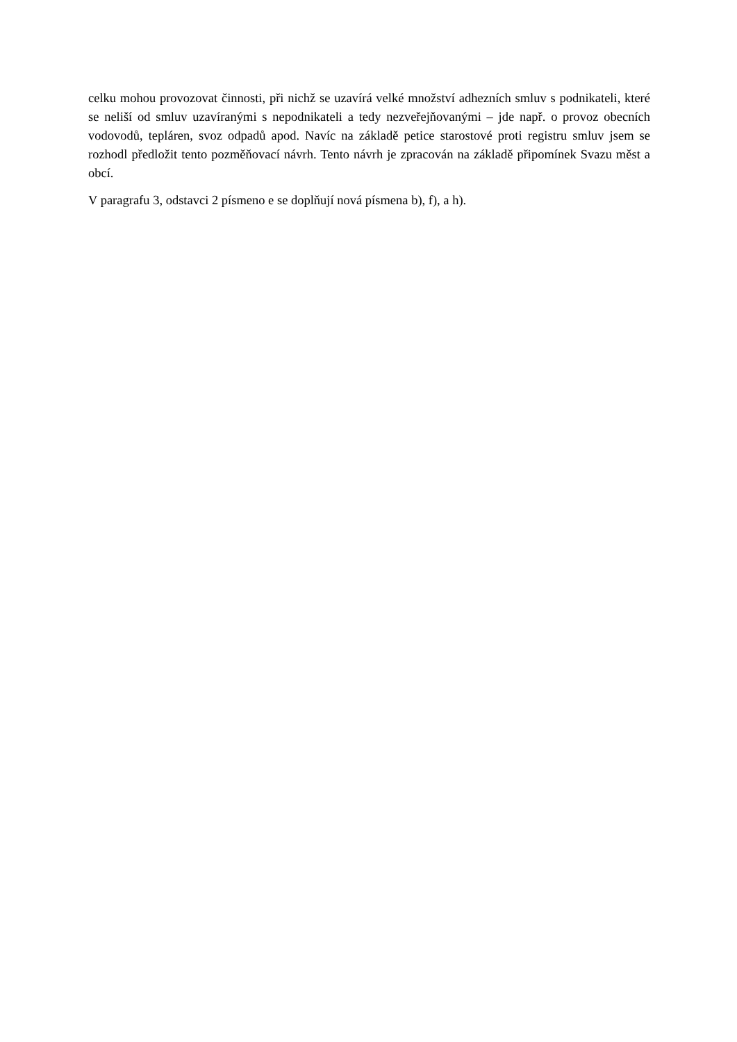celku mohou provozovat činnosti, při nichž se uzavírá velké množství adhezních smluv s podnikateli, které se neliší od smluv uzavíranými s nepodnikateli a tedy nezveřejňovanými – jde např. o provoz obecních vodovodů, tepláren, svoz odpadů apod. Navíc na základě petice starostové proti registru smluv jsem se rozhodl předložit tento pozměňovací návrh. Tento návrh je zpracován na základě připomínek Svazu měst a obcí.
V paragrafu 3, odstavci 2 písmeno e se doplňují nová písmena b), f), a h).